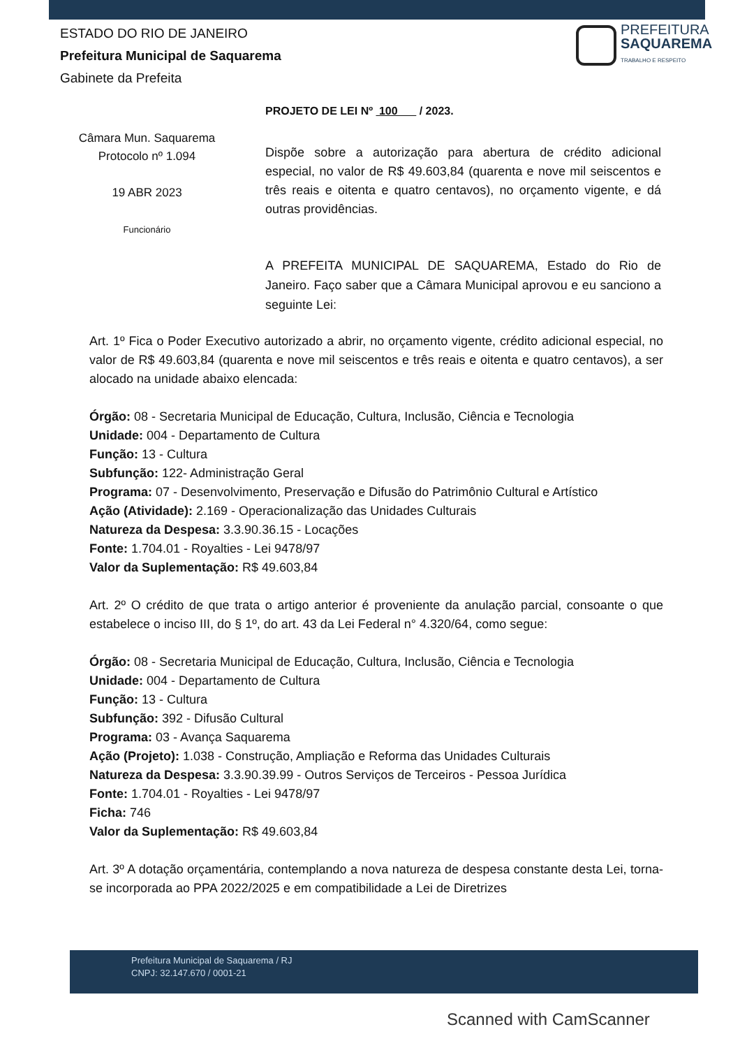ESTADO DO RIO DE JANEIRO
Prefeitura Municipal de Saquarema
Gabinete da Prefeita
PREFEITURA
SAQUAREMA
TRABALHO E RESPEITO
PROJETO DE LEI Nº 100 / 2023.
Câmara Mun. Saquarema
Protocolo nº 1.094
19 ABR 2023
Funcionário
Dispõe sobre a autorização para abertura de crédito adicional especial, no valor de R$ 49.603,84 (quarenta e nove mil seiscentos e três reais e oitenta e quatro centavos), no orçamento vigente, e dá outras providências.
A PREFEITA MUNICIPAL DE SAQUAREMA, Estado do Rio de Janeiro. Faço saber que a Câmara Municipal aprovou e eu sanciono a seguinte Lei:
Art. 1º Fica o Poder Executivo autorizado a abrir, no orçamento vigente, crédito adicional especial, no valor de R$ 49.603,84 (quarenta e nove mil seiscentos e três reais e oitenta e quatro centavos), a ser alocado na unidade abaixo elencada:
Órgão: 08 - Secretaria Municipal de Educação, Cultura, Inclusão, Ciência e Tecnologia
Unidade: 004 - Departamento de Cultura
Função: 13 - Cultura
Subfunção: 122- Administração Geral
Programa: 07 - Desenvolvimento, Preservação e Difusão do Patrimônio Cultural e Artístico
Ação (Atividade): 2.169 - Operacionalização das Unidades Culturais
Natureza da Despesa: 3.3.90.36.15 - Locações
Fonte: 1.704.01 - Royalties - Lei 9478/97
Valor da Suplementação: R$ 49.603,84
Art. 2º O crédito de que trata o artigo anterior é proveniente da anulação parcial, consoante o que estabelece o inciso III, do § 1º, do art. 43 da Lei Federal n° 4.320/64, como segue:
Órgão: 08 - Secretaria Municipal de Educação, Cultura, Inclusão, Ciência e Tecnologia
Unidade: 004 - Departamento de Cultura
Função: 13 - Cultura
Subfunção: 392 - Difusão Cultural
Programa: 03 - Avança Saquarema
Ação (Projeto): 1.038 - Construção, Ampliação e Reforma das Unidades Culturais
Natureza da Despesa: 3.3.90.39.99 - Outros Serviços de Terceiros - Pessoa Jurídica
Fonte: 1.704.01 - Royalties - Lei 9478/97
Ficha: 746
Valor da Suplementação: R$ 49.603,84
Art. 3º A dotação orçamentária, contemplando a nova natureza de despesa constante desta Lei, torna-se incorporada ao PPA 2022/2025 e em compatibilidade a Lei de Diretrizes
Prefeitura Municipal de Saquarema / RJ
CNPJ: 32.147.670 / 0001-21
Scanned with CamScanner